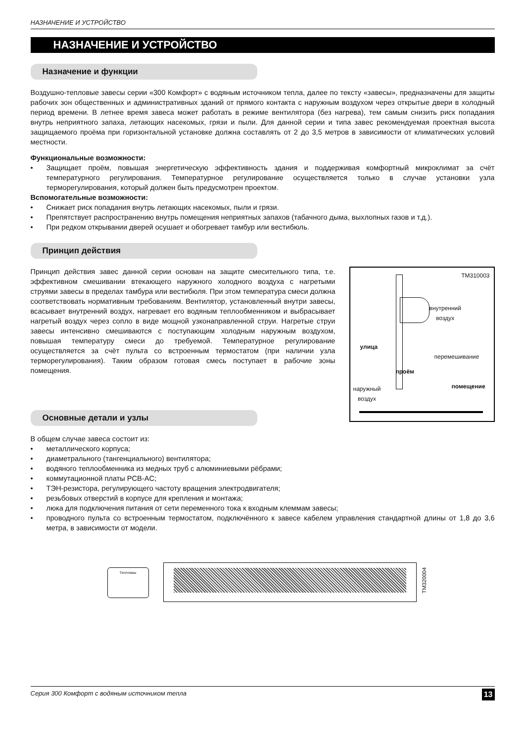НАЗНАЧЕНИЕ И УСТРОЙСТВО
НАЗНАЧЕНИЕ И УСТРОЙСТВО
Назначение и функции
Воздушно-тепловые завесы серии «300 Комфорт» с водяным источником тепла, далее по тексту «завесы», предназначены для защиты рабочих зон общественных и административных зданий от прямого контакта с наружным воздухом через открытые двери в холодный период времени. В летнее время завеса может работать в режиме вентилятора (без нагрева), тем самым снизить риск попадания внутрь неприятного запаха, летающих насекомых, грязи и пыли. Для данной серии и типа завес рекомендуемая проектная высота защищаемого проёма при горизонтальной установке должна составлять от 2 до 3,5 метров в зависимости от климатических условий местности.
Функциональные возможности:
• Защищает проём, повышая энергетическую эффективность здания и поддерживая комфортный микроклимат за счёт температурного регулирования. Температурное регулирование осуществляется только в случае установки узла терморегулирования, который должен быть предусмотрен проектом.
Вспомогательные возможности:
• Снижает риск попадания внутрь летающих насекомых, пыли и грязи.
• Препятствует распространению внутрь помещения неприятных запахов (табачного дыма, выхлопных газов и т.д.).
• При редком открывании дверей осушает и обогревает тамбур или вестибюль.
Принцип действия
Принцип действия завес данной серии основан на защите смесительного типа, т.е. эффективном смешивании втекающего наружного холодного воздуха с нагретыми струями завесы в пределах тамбура или вестибюля. При этом температура смеси должна соответствовать нормативным требованиям. Вентилятор, установленный внутри завесы, всасывает внутренний воздух, нагревает его водяным теплообменником и выбрасывает нагретый воздух через сопло в виде мощной узконаправленной струи. Нагретые струи завесы интенсивно смешиваются с поступающим холодным наружным воздухом, повышая температуру смеси до требуемой. Температурное регулирование осуществляется за счёт пульта со встроенным термостатом (при наличии узла терморегулирования). Таким образом готовая смесь поступает в рабочие зоны помещения.
Основные детали и узлы
TM310003
внутренний
воздух
улица
перемешивание
проём
наружный
воздух
помещение
В общем случае завеса состоит из:
• металлического корпуса;
• диаметрального (тангенциального) вентилятора;
• водяного теплообменника из медных труб с алюминиевыми рёбрами;
• коммутационной платы PCB-AC;
• ТЭН-резистора, регулирующего частоту вращения электродвигателя;
• резьбовых отверстий в корпусе для крепления и монтажа;
• люка для подключения питания от сети переменного тока к входным клеммам завесы;
• проводного пульта со встроенным термостатом, подключённого к завесе кабелем управления стандартной длины от 1,8 до 3,6 метра, в зависимости от модели.
Тепломаш
TM320004
Серия 300 Комфорт с водяным источником тепла 13